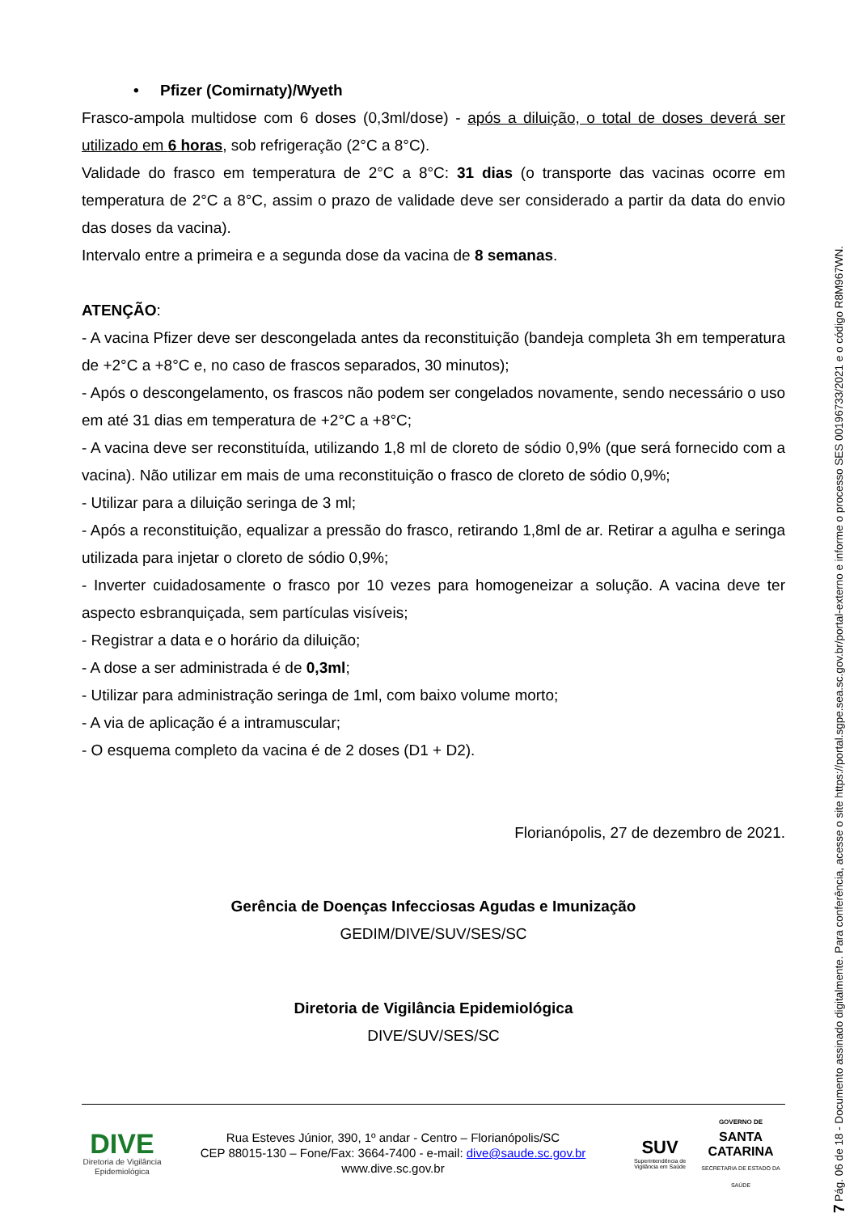• Pfizer (Comirnaty)/Wyeth
Frasco-ampola multidose com 6 doses (0,3ml/dose) - após a diluição, o total de doses deverá ser utilizado em 6 horas, sob refrigeração (2°C a 8°C).
Validade do frasco em temperatura de 2°C a 8°C: 31 dias (o transporte das vacinas ocorre em temperatura de 2°C a 8°C, assim o prazo de validade deve ser considerado a partir da data do envio das doses da vacina).
Intervalo entre a primeira e a segunda dose da vacina de 8 semanas.
ATENÇÃO:
- A vacina Pfizer deve ser descongelada antes da reconstituição (bandeja completa 3h em temperatura de +2°C a +8°C e, no caso de frascos separados, 30 minutos);
- Após o descongelamento, os frascos não podem ser congelados novamente, sendo necessário o uso em até 31 dias em temperatura de +2°C a +8°C;
- A vacina deve ser reconstituída, utilizando 1,8 ml de cloreto de sódio 0,9% (que será fornecido com a vacina). Não utilizar em mais de uma reconstituição o frasco de cloreto de sódio 0,9%;
- Utilizar para a diluição seringa de 3 ml;
- Após a reconstituição, equalizar a pressão do frasco, retirando 1,8ml de ar. Retirar a agulha e seringa utilizada para injetar o cloreto de sódio 0,9%;
- Inverter cuidadosamente o frasco por 10 vezes para homogeneizar a solução. A vacina deve ter aspecto esbranquiçada, sem partículas visíveis;
- Registrar a data e o horário da diluição;
- A dose a ser administrada é de 0,3ml;
- Utilizar para administração seringa de 1ml, com baixo volume morto;
- A via de aplicação é a intramuscular;
- O esquema completo da vacina é de 2 doses (D1 + D2).
Florianópolis, 27 de dezembro de 2021.
Gerência de Doenças Infecciosas Agudas e Imunização
GEDIM/DIVE/SUV/SES/SC
Diretoria de Vigilância Epidemiológica
DIVE/SUV/SES/SC
DIVE
Diretoria de Vigilância Epidemiológica
Rua Esteves Júnior, 390, 1º andar - Centro – Florianópolis/SC
CEP 88015-130 – Fone/Fax: 3664-7400 - e-mail: dive@saude.sc.gov.br
www.dive.sc.gov.br
SUV
Superintendência de Vigilância em Saúde
GOVERNO DE
SANTA
CATARINA
SECRETARIA DE ESTADO DA SAÚDE
7 Pág. 06 de 18 - Documento assinado digitalmente. Para conferência, acesse o site https://portal.sgpe.sea.sc.gov.br/portal-externo e informe o processo SES 00196733/2021 e o código R8M967WN.